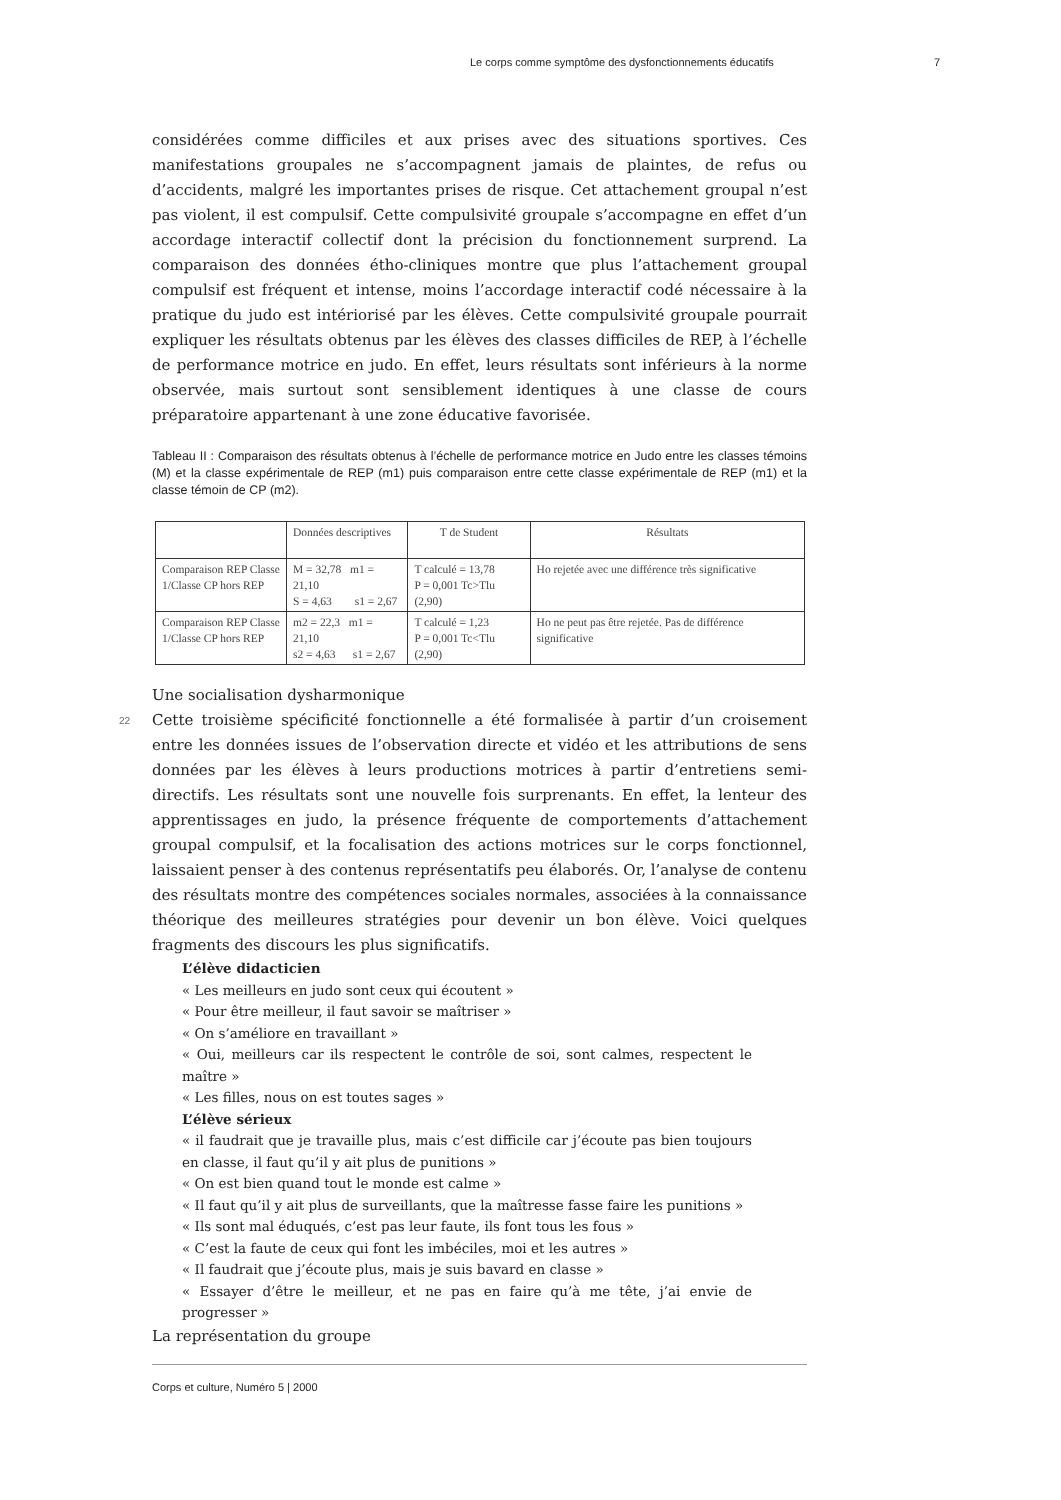Le corps comme symptôme des dysfonctionnements éducatifs 7
considérées comme difficiles et aux prises avec des situations sportives. Ces manifestations groupales ne s’accompagnent jamais de plaintes, de refus ou d’accidents, malgré les importantes prises de risque. Cet attachement groupal n’est pas violent, il est compulsif. Cette compulsivité groupale s’accompagne en effet d’un accordage interactif collectif dont la précision du fonctionnement surprend. La comparaison des données étho-cliniques montre que plus l’attachement groupal compulsif est fréquent et intense, moins l’accordage interactif codé nécessaire à la pratique du judo est intériorisé par les élèves. Cette compulsivité groupale pourrait expliquer les résultats obtenus par les élèves des classes difficiles de REP, à l’échelle de performance motrice en judo. En effet, leurs résultats sont inférieurs à la norme observée, mais surtout sont sensiblement identiques à une classe de cours préparatoire appartenant à une zone éducative favorisée.
Tableau II : Comparaison des résultats obtenus à l’échelle de performance motrice en Judo entre les classes témoins (M) et la classe expérimentale de REP (m1) puis comparaison entre cette classe expérimentale de REP (m1) et la classe témoin de CP (m2).
| | Données descriptives | T de Student | Résultats |
| Comparaison REP Classe 1/Classe CP hors REP | M = 32,78 m1 = 21,10 S = 4,63 s1 = 2,67 | T calculé = 13,78 P = 0,001 Tc>Tlu (2,90) | Ho rejetée avec une différence très significative |
| Comparaison REP Classe 1/Classe CP hors REP | m2 = 22,3 m1 = 21,10 s2 = 4,63 s1 = 2,67 | T calculé = 1,23 P = 0,001 Tc<Tlu (2,90) | Ho ne peut pas être rejetée. Pas de différence significative |
Une socialisation dysharmonique
22 Cette troisième spécificité fonctionnelle a été formalisée à partir d’un croisement entre les données issues de l’observation directe et vidéo et les attributions de sens données par les élèves à leurs productions motrices à partir d’entretiens semi-directifs. Les résultats sont une nouvelle fois surprenants. En effet, la lenteur des apprentissages en judo, la présence fréquente de comportements d’attachement groupal compulsif, et la focalisation des actions motrices sur le corps fonctionnel, laissaient penser à des contenus représentatifs peu élaborés. Or, l’analyse de contenu des résultats montre des compétences sociales normales, associées à la connaissance théorique des meilleures stratégies pour devenir un bon élève. Voici quelques fragments des discours les plus significatifs.
L’élève didacticien
« Les meilleurs en judo sont ceux qui écoutent »
« Pour être meilleur, il faut savoir se maîtriser »
« On s’améliore en travaillant »
« Oui, meilleurs car ils respectent le contrôle de soi, sont calmes, respectent le maître »
« Les filles, nous on est toutes sages »
L’élève sérieux
« il faudrait que je travaille plus, mais c’est difficile car j’écoute pas bien toujours en classe, il faut qu’il y ait plus de punitions »
« On est bien quand tout le monde est calme »
« Il faut qu’il y ait plus de surveillants, que la maîtresse fasse faire les punitions »
« Ils sont mal éduqués, c’est pas leur faute, ils font tous les fous »
« C’est la faute de ceux qui font les imbéciles, moi et les autres »
« Il faudrait que j’écoute plus, mais je suis bavard en classe »
« Essayer d’être le meilleur, et ne pas en faire qu’à me tête, j’ai envie de progresser »
La représentation du groupe
Corps et culture, Numéro 5 | 2000